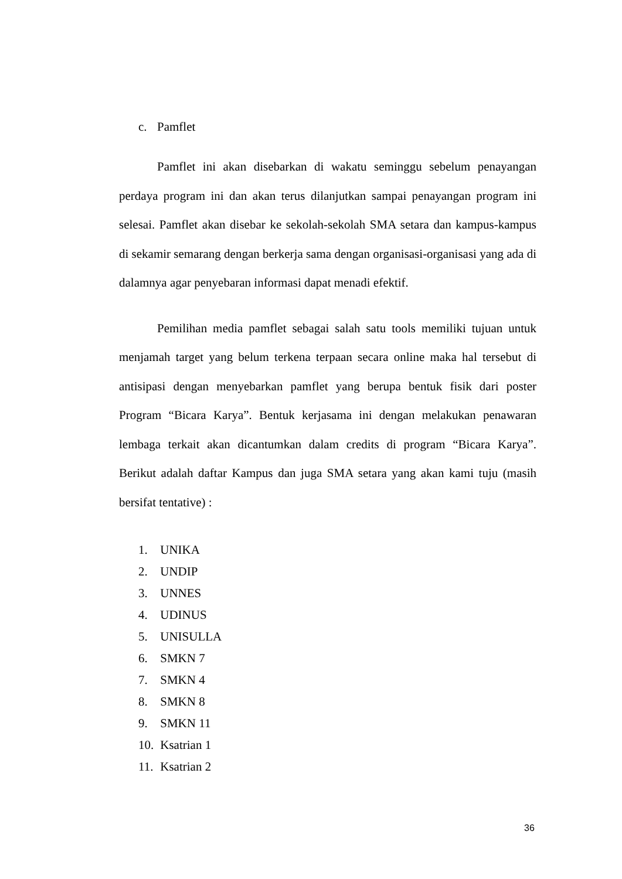c. Pamflet
Pamflet ini akan disebarkan di wakatu seminggu sebelum penayangan perdaya program ini dan akan terus dilanjutkan sampai penayangan program ini selesai. Pamflet akan disebar ke sekolah-sekolah SMA setara dan kampus-kampus di sekamir semarang dengan berkerja sama dengan organisasi-organisasi yang ada di dalamnya agar penyebaran informasi dapat menadi efektif.
Pemilihan media pamflet sebagai salah satu tools memiliki tujuan untuk menjamah target yang belum terkena terpaan secara online maka hal tersebut di antisipasi dengan menyebarkan pamflet yang berupa bentuk fisik dari poster Program “Bicara Karya”. Bentuk kerjasama ini dengan melakukan penawaran lembaga terkait akan dicantumkan dalam credits di program “Bicara Karya”. Berikut adalah daftar Kampus dan juga SMA setara yang akan kami tuju (masih bersifat tentative) :
1. UNIKA
2. UNDIP
3. UNNES
4. UDINUS
5. UNISULLA
6. SMKN 7
7. SMKN 4
8. SMKN 8
9. SMKN 11
10. Ksatrian 1
11. Ksatrian 2
36